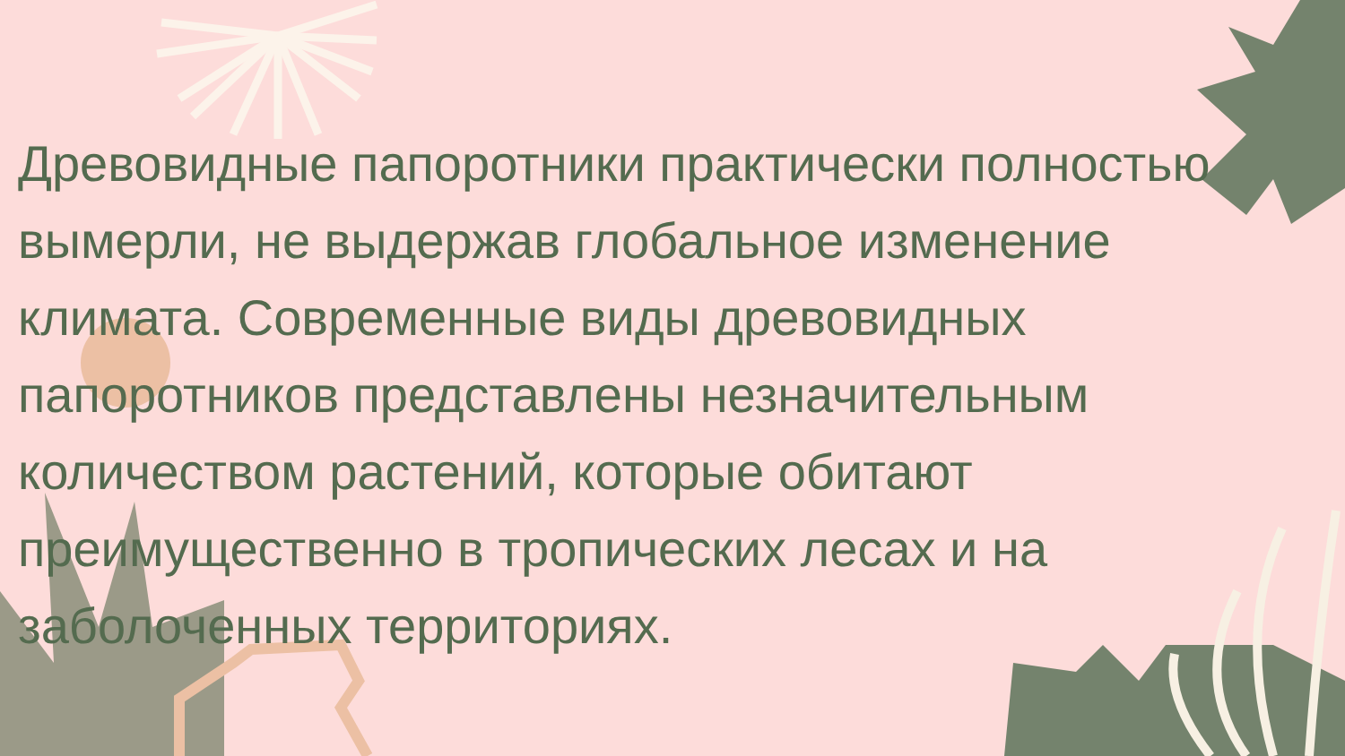Древовидные папоротники практически полностью вымерли, не выдержав глобальное изменение климата. Современные виды древовидных папоротников представлены незначительным количеством растений, которые обитают преимущественно в тропических лесах и на заболоченных территориях.